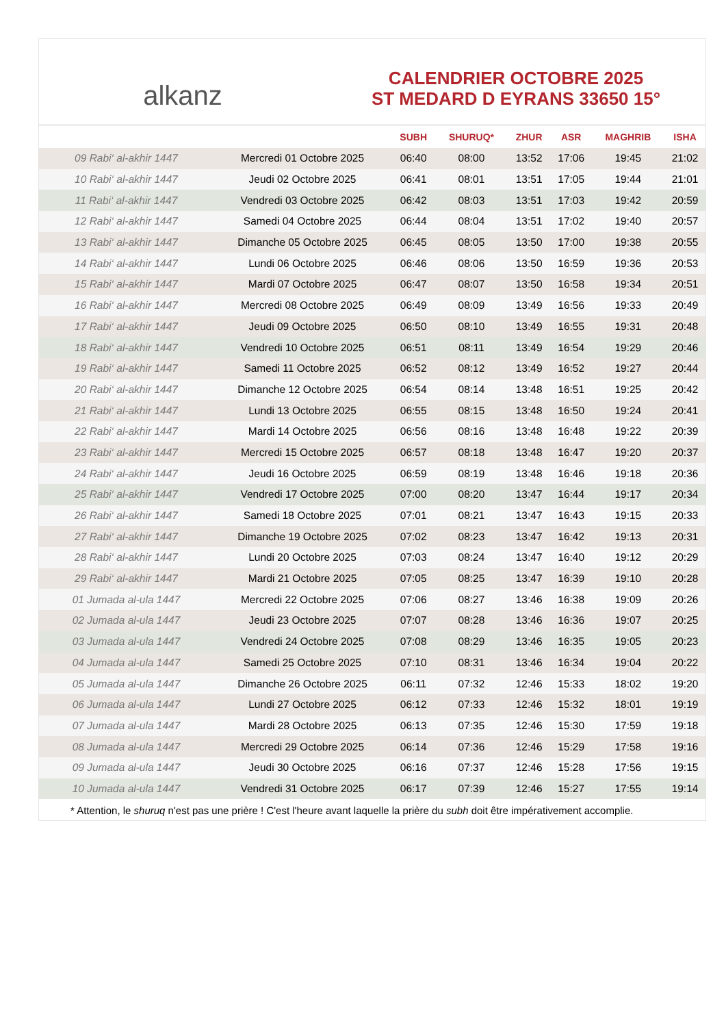alkanz
CALENDRIER OCTOBRE 2025
ST MEDARD D EYRANS 33650 15°
| | | SUBH | SHURUQ* | ZHUR | ASR | MAGHRIB | ISHA |
| --- | --- | --- | --- | --- | --- | --- | --- |
| 09 Rabi‘ al-akhir 1447 | Mercredi 01 Octobre 2025 | 06:40 | 08:00 | 13:52 | 17:06 | 19:45 | 21:02 |
| 10 Rabi‘ al-akhir 1447 | Jeudi 02 Octobre 2025 | 06:41 | 08:01 | 13:51 | 17:05 | 19:44 | 21:01 |
| 11 Rabi‘ al-akhir 1447 | Vendredi 03 Octobre 2025 | 06:42 | 08:03 | 13:51 | 17:03 | 19:42 | 20:59 |
| 12 Rabi‘ al-akhir 1447 | Samedi 04 Octobre 2025 | 06:44 | 08:04 | 13:51 | 17:02 | 19:40 | 20:57 |
| 13 Rabi‘ al-akhir 1447 | Dimanche 05 Octobre 2025 | 06:45 | 08:05 | 13:50 | 17:00 | 19:38 | 20:55 |
| 14 Rabi‘ al-akhir 1447 | Lundi 06 Octobre 2025 | 06:46 | 08:06 | 13:50 | 16:59 | 19:36 | 20:53 |
| 15 Rabi‘ al-akhir 1447 | Mardi 07 Octobre 2025 | 06:47 | 08:07 | 13:50 | 16:58 | 19:34 | 20:51 |
| 16 Rabi‘ al-akhir 1447 | Mercredi 08 Octobre 2025 | 06:49 | 08:09 | 13:49 | 16:56 | 19:33 | 20:49 |
| 17 Rabi‘ al-akhir 1447 | Jeudi 09 Octobre 2025 | 06:50 | 08:10 | 13:49 | 16:55 | 19:31 | 20:48 |
| 18 Rabi‘ al-akhir 1447 | Vendredi 10 Octobre 2025 | 06:51 | 08:11 | 13:49 | 16:54 | 19:29 | 20:46 |
| 19 Rabi‘ al-akhir 1447 | Samedi 11 Octobre 2025 | 06:52 | 08:12 | 13:49 | 16:52 | 19:27 | 20:44 |
| 20 Rabi‘ al-akhir 1447 | Dimanche 12 Octobre 2025 | 06:54 | 08:14 | 13:48 | 16:51 | 19:25 | 20:42 |
| 21 Rabi‘ al-akhir 1447 | Lundi 13 Octobre 2025 | 06:55 | 08:15 | 13:48 | 16:50 | 19:24 | 20:41 |
| 22 Rabi‘ al-akhir 1447 | Mardi 14 Octobre 2025 | 06:56 | 08:16 | 13:48 | 16:48 | 19:22 | 20:39 |
| 23 Rabi‘ al-akhir 1447 | Mercredi 15 Octobre 2025 | 06:57 | 08:18 | 13:48 | 16:47 | 19:20 | 20:37 |
| 24 Rabi‘ al-akhir 1447 | Jeudi 16 Octobre 2025 | 06:59 | 08:19 | 13:48 | 16:46 | 19:18 | 20:36 |
| 25 Rabi‘ al-akhir 1447 | Vendredi 17 Octobre 2025 | 07:00 | 08:20 | 13:47 | 16:44 | 19:17 | 20:34 |
| 26 Rabi‘ al-akhir 1447 | Samedi 18 Octobre 2025 | 07:01 | 08:21 | 13:47 | 16:43 | 19:15 | 20:33 |
| 27 Rabi‘ al-akhir 1447 | Dimanche 19 Octobre 2025 | 07:02 | 08:23 | 13:47 | 16:42 | 19:13 | 20:31 |
| 28 Rabi‘ al-akhir 1447 | Lundi 20 Octobre 2025 | 07:03 | 08:24 | 13:47 | 16:40 | 19:12 | 20:29 |
| 29 Rabi‘ al-akhir 1447 | Mardi 21 Octobre 2025 | 07:05 | 08:25 | 13:47 | 16:39 | 19:10 | 20:28 |
| 01 Jumada al-ula 1447 | Mercredi 22 Octobre 2025 | 07:06 | 08:27 | 13:46 | 16:38 | 19:09 | 20:26 |
| 02 Jumada al-ula 1447 | Jeudi 23 Octobre 2025 | 07:07 | 08:28 | 13:46 | 16:36 | 19:07 | 20:25 |
| 03 Jumada al-ula 1447 | Vendredi 24 Octobre 2025 | 07:08 | 08:29 | 13:46 | 16:35 | 19:05 | 20:23 |
| 04 Jumada al-ula 1447 | Samedi 25 Octobre 2025 | 07:10 | 08:31 | 13:46 | 16:34 | 19:04 | 20:22 |
| 05 Jumada al-ula 1447 | Dimanche 26 Octobre 2025 | 06:11 | 07:32 | 12:46 | 15:33 | 18:02 | 19:20 |
| 06 Jumada al-ula 1447 | Lundi 27 Octobre 2025 | 06:12 | 07:33 | 12:46 | 15:32 | 18:01 | 19:19 |
| 07 Jumada al-ula 1447 | Mardi 28 Octobre 2025 | 06:13 | 07:35 | 12:46 | 15:30 | 17:59 | 19:18 |
| 08 Jumada al-ula 1447 | Mercredi 29 Octobre 2025 | 06:14 | 07:36 | 12:46 | 15:29 | 17:58 | 19:16 |
| 09 Jumada al-ula 1447 | Jeudi 30 Octobre 2025 | 06:16 | 07:37 | 12:46 | 15:28 | 17:56 | 19:15 |
| 10 Jumada al-ula 1447 | Vendredi 31 Octobre 2025 | 06:17 | 07:39 | 12:46 | 15:27 | 17:55 | 19:14 |
* Attention, le shuruq n'est pas une prière ! C'est l'heure avant laquelle la prière du subh doit être impérativement accomplie.